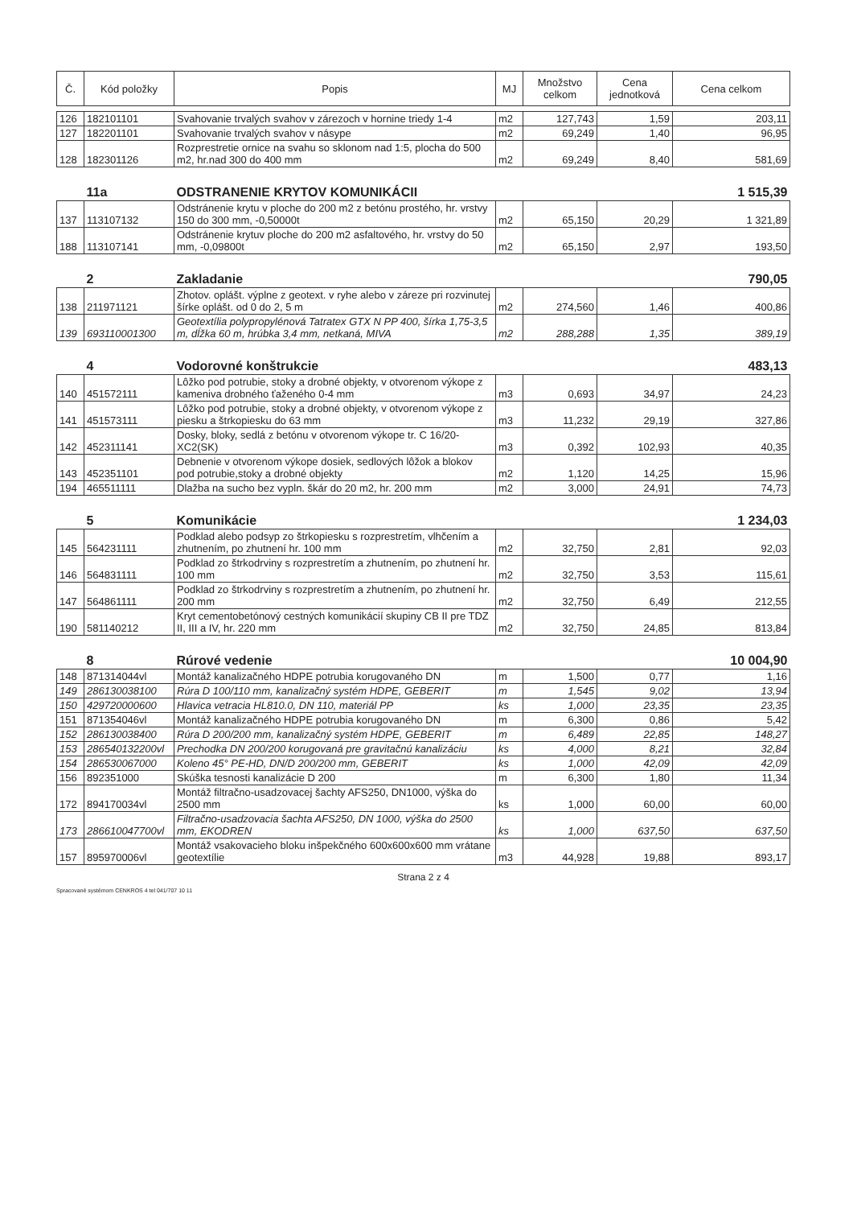| Č. | Kód položky | Popis | MJ | Množstvo celkom | Cena jednotková | Cena celkom |
| --- | --- | --- | --- | --- | --- | --- |
| 126 | 182101101 | Svahovanie trvalých svahov v zárezoch v hornine triedy 1-4 | m2 | 127,743 | 1,59 | 203,11 |
| 127 | 182201101 | Svahovanie trvalých svahov v násype | m2 | 69,249 | 1,40 | 96,95 |
| 128 | 182301126 | Rozprestretie ornice na svahu so sklonom nad 1:5, plocha do 500 m2, hr.nad 300 do 400 mm | m2 | 69,249 | 8,40 | 581,69 |
| | 11a | ODSTRANENIE KRYTOV KOMUNIKÁCII | | | | 1 515,39 |
| 137 | 113107132 | Odstránenie krytu v ploche do 200 m2 z betónu prostého, hr. vrstvy 150 do 300 mm, -0,50000t | m2 | 65,150 | 20,29 | 1 321,89 |
| 188 | 113107141 | Odstránenie krytuv ploche do 200 m2 asfaltového, hr. vrstvy do 50 mm, -0,09800t | m2 | 65,150 | 2,97 | 193,50 |
| | 2 | Zakladanie | | | | 790,05 |
| 138 | 211971121 | Zhotov. oplášt. výplne z geotext. v ryhe alebo v záreze pri rozvinutej šírke oplášt. od 0 do 2, 5 m | m2 | 274,560 | 1,46 | 400,86 |
| 139 | 693110001300 | Geotextília polypropylénová Tatratex GTX N PP 400, šírka 1,75-3,5 m, dĺžka 60 m, hrúbka 3,4 mm, netkaná, MIVA | m2 | 288,288 | 1,35 | 389,19 |
| | 4 | Vodorovné konštrukcie | | | | 483,13 |
| 140 | 451572111 | Lôžko pod potrubie, stoky a drobné objekty, v otvorenom výkope z kameniva drobného ťaženého 0-4 mm | m3 | 0,693 | 34,97 | 24,23 |
| 141 | 451573111 | Lôžko pod potrubie, stoky a drobné objekty, v otvorenom výkope z piesku a štrkopiesku do 63 mm | m3 | 11,232 | 29,19 | 327,86 |
| 142 | 452311141 | Dosky, bloky, sedlá z betónu v otvorenom výkope tr. C 16/20-XC2(SK) | m3 | 0,392 | 102,93 | 40,35 |
| 143 | 452351101 | Debnenie v otvorenom výkope dosiek, sedlových lôžok a blokov pod potrubie,stoky a drobné objekty | m2 | 1,120 | 14,25 | 15,96 |
| 194 | 465511111 | Dlažba na sucho bez vypln. škár do 20 m2, hr. 200 mm | m2 | 3,000 | 24,91 | 74,73 |
| | 5 | Komunikácie | | | | 1 234,03 |
| 145 | 564231111 | Podklad alebo podsyp zo štrkopiesku s rozprestretím, vlhčením a zhutnením, po zhutnení hr. 100 mm | m2 | 32,750 | 2,81 | 92,03 |
| 146 | 564831111 | Podklad zo štrkodrviny s rozprestretím a zhutnením, po zhutnení hr. 100 mm | m2 | 32,750 | 3,53 | 115,61 |
| 147 | 564861111 | Podklad zo štrkodrviny s rozprestretím a zhutnením, po zhutnení hr. 200 mm | m2 | 32,750 | 6,49 | 212,55 |
| 190 | 581140212 | Kryt cementobetónový cestných komunikácií skupiny CB II pre TDZ II, III a IV, hr. 220 mm | m2 | 32,750 | 24,85 | 813,84 |
| | 8 | Rúrové vedenie | | | | 10 004,90 |
| 148 | 871314044vl | Montáž kanalizačného HDPE potrubia korugovaného DN | m | 1,500 | 0,77 | 1,16 |
| 149 | 286130038100 | Rúra D 100/110 mm, kanalizačný systém HDPE, GEBERIT | m | 1,545 | 9,02 | 13,94 |
| 150 | 429720000600 | Hlavica vetracia HL810.0, DN 110, materiál PP | ks | 1,000 | 23,35 | 23,35 |
| 151 | 871354046vl | Montáž kanalizačného HDPE potrubia korugovaného DN | m | 6,300 | 0,86 | 5,42 |
| 152 | 286130038400 | Rúra D 200/200 mm, kanalizačný systém HDPE, GEBERIT | m | 6,489 | 22,85 | 148,27 |
| 153 | 286540132200vl | Prechodka DN 200/200 korugovaná pre gravitačnú kanalizáciu | ks | 4,000 | 8,21 | 32,84 |
| 154 | 286530067000 | Koleno 45° PE-HD, DN/D 200/200 mm, GEBERIT | ks | 1,000 | 42,09 | 42,09 |
| 156 | 892351000 | Skúška tesnosti kanalizácie D 200 | m | 6,300 | 1,80 | 11,34 |
| 172 | 894170034vl | Montáž filtračno-usadzovacej šachty AFS250, DN1000, výška do 2500 mm | ks | 1,000 | 60,00 | 60,00 |
| 173 | 286610047700vl | Filtračno-usadzovacia šachta AFS250, DN 1000, výška do 2500 mm, EKODREN | ks | 1,000 | 637,50 | 637,50 |
| 157 | 895970006vl | Montáž vsakovacieho bloku inšpekčného 600x600x600 mm vrátane geotextílie | m3 | 44,928 | 19,88 | 893,17 |
Strana 2 z 4
Spracované systémom CENKROS 4 tel 041/707 10 11